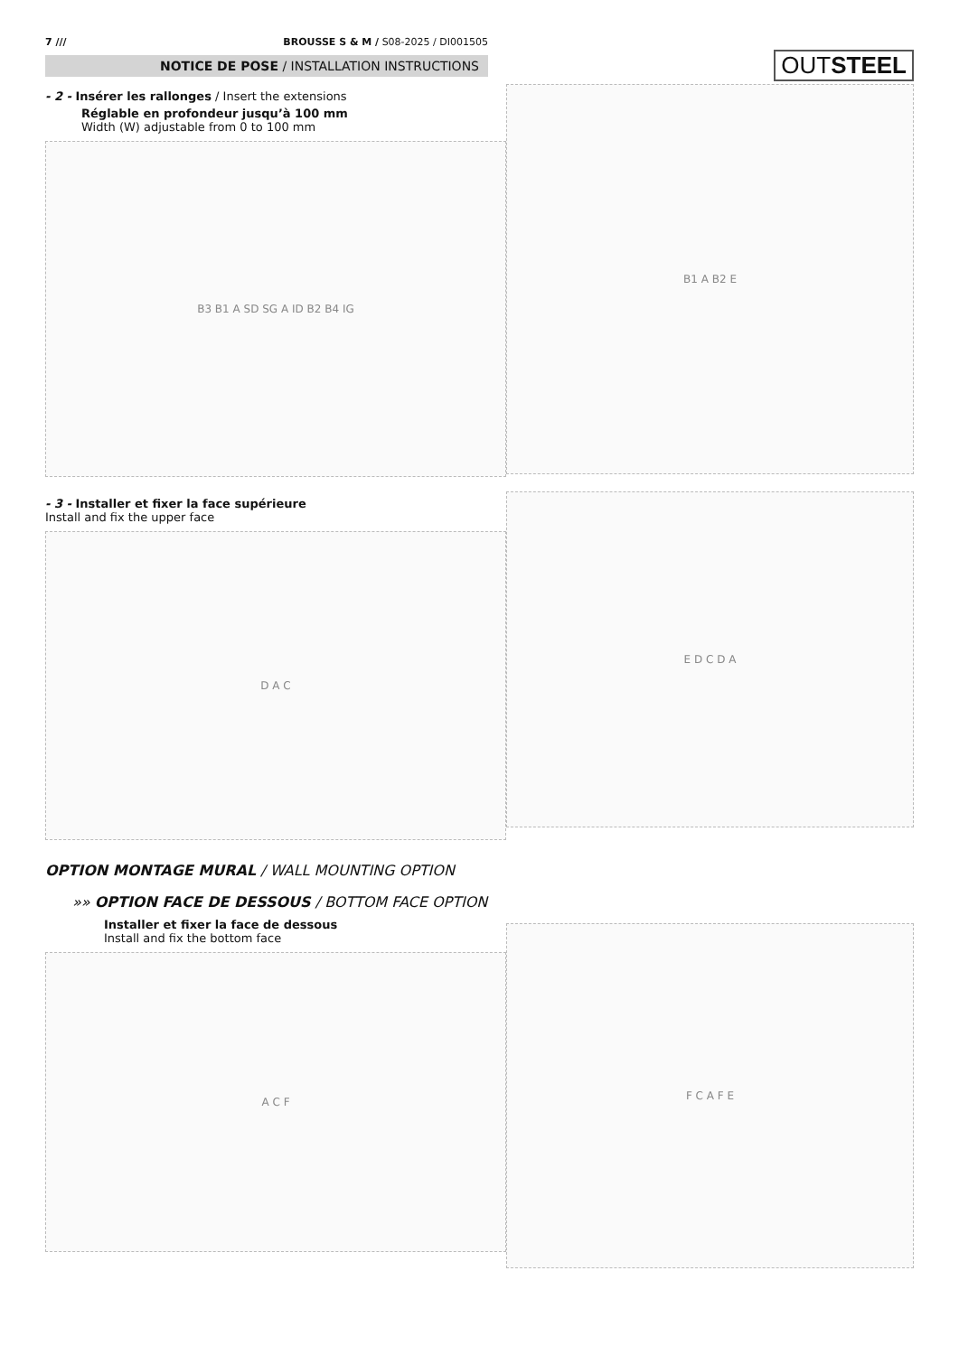7 /// BROUSSE S & M / S08-2025 / DI001505
NOTICE DE POSE / INSTALLATION INSTRUCTIONS
OUTSTEEL
- 2 - Insérer les rallonges / Insert the extensions
Réglable en profondeur jusqu’à 100 mm
Width (W) adjustable from 0 to 100 mm
B3 B1 A SD SG A ID B2 B4 IG
B1 A B2 E
- 3 - Installer et fixer la face supérieure
Install and fix the upper face
D A C
E D C D A
OPTION MONTAGE MURAL / WALL MOUNTING OPTION
»» OPTION FACE DE DESSOUS / BOTTOM FACE OPTION
Installer et fixer la face de dessous
Install and fix the bottom face
A C F
F C A F E